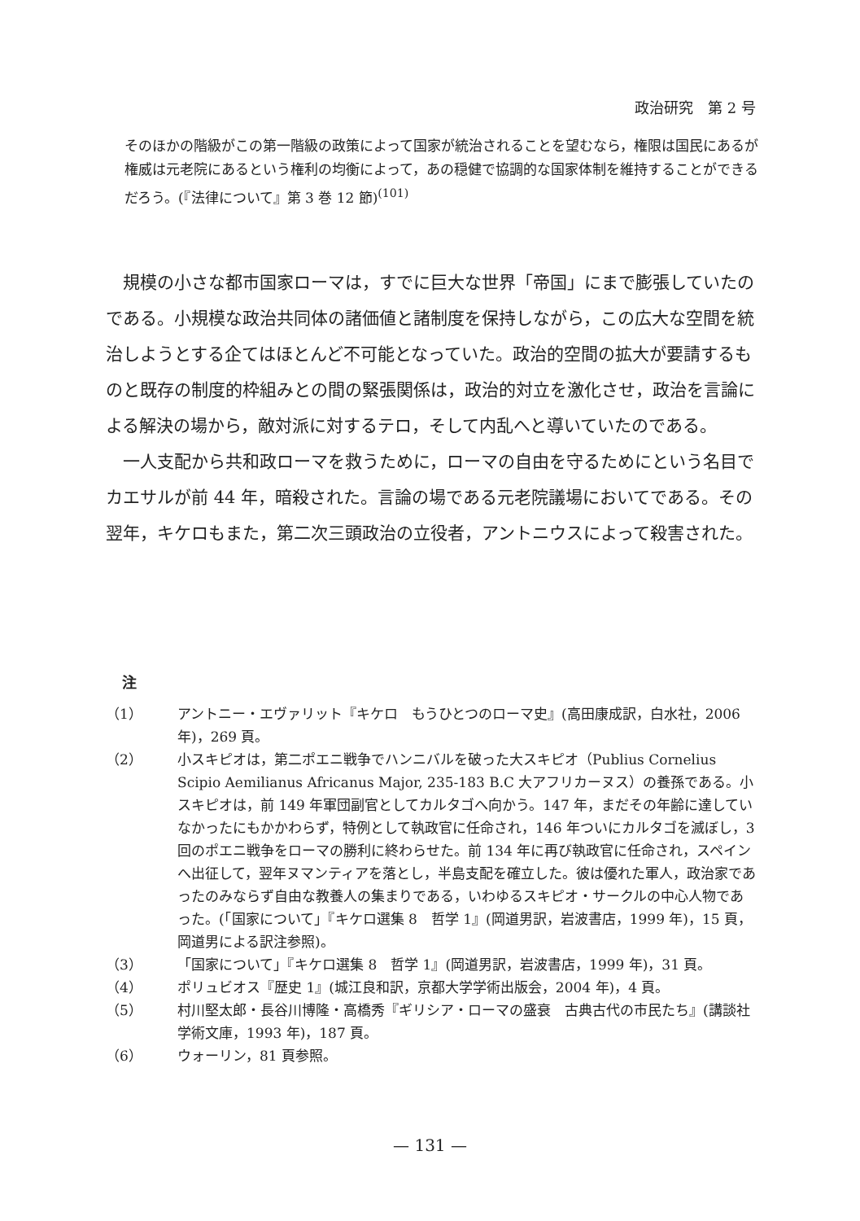政治研究　第 2 号
そのほかの階級がこの第一階級の政策によって国家が統治されることを望むなら，権限は国民にあるが権威は元老院にあるという権利の均衡によって，あの穏健で協調的な国家体制を維持することができるだろう。(『法律について』第 3 巻 12 節)<sup>(101)</sup>
規模の小さな都市国家ローマは，すでに巨大な世界「帝国」にまで膨張していたのである。小規模な政治共同体の諸価値と諸制度を保持しながら，この広大な空間を統治しようとする企てはほとんど不可能となっていた。政治的空間の拡大が要請するものと既存の制度的枠組みとの間の緊張関係は，政治的対立を激化させ，政治を言論による解決の場から，敵対派に対するテロ，そして内乱へと導いていたのである。
一人支配から共和政ローマを救うために，ローマの自由を守るためにという名目でカエサルが前 44 年，暗殺された。言論の場である元老院議場においてである。その翌年，キケロもまた，第二次三頭政治の立役者，アントニウスによって殺害された。
注
（1） アントニー・エヴァリット『キケロ　もうひとつのローマ史』(高田康成訳，白水社，2006 年)，269 頁。
（2） 小スキピオは，第二ポエニ戦争でハンニバルを破った大スキピオ（Publius Cornelius Scipio Aemilianus Africanus Major, 235-183 B.C 大アフリカーヌス）の養孫である。小スキピオは，前 149 年軍団副官としてカルタゴへ向かう。147 年，まだその年齢に達していなかったにもかかわらず，特例として執政官に任命され，146 年ついにカルタゴを滅ぼし，3 回のポエニ戦争をローマの勝利に終わらせた。前 134 年に再び執政官に任命され，スペインへ出征して，翌年ヌマンティアを落とし，半島支配を確立した。彼は優れた軍人，政治家であったのみならず自由な教養人の集まりである，いわゆるスキピオ・サークルの中心人物であった。(「国家について」『キケロ選集 8　哲学 1』(岡道男訳，岩波書店，1999 年)，15 頁，岡道男による訳注参照)。
（3） 「国家について」『キケロ選集 8　哲学 1』(岡道男訳，岩波書店，1999 年)，31 頁。
（4） ポリュビオス『歴史 1』(城江良和訳，京都大学学術出版会，2004 年)，4 頁。
（5） 村川堅太郎・長谷川博隆・高橋秀『ギリシア・ローマの盛衰　古典古代の市民たち』(講談社学術文庫，1993 年)，187 頁。
（6） ウォーリン，81 頁参照。
— 131 —